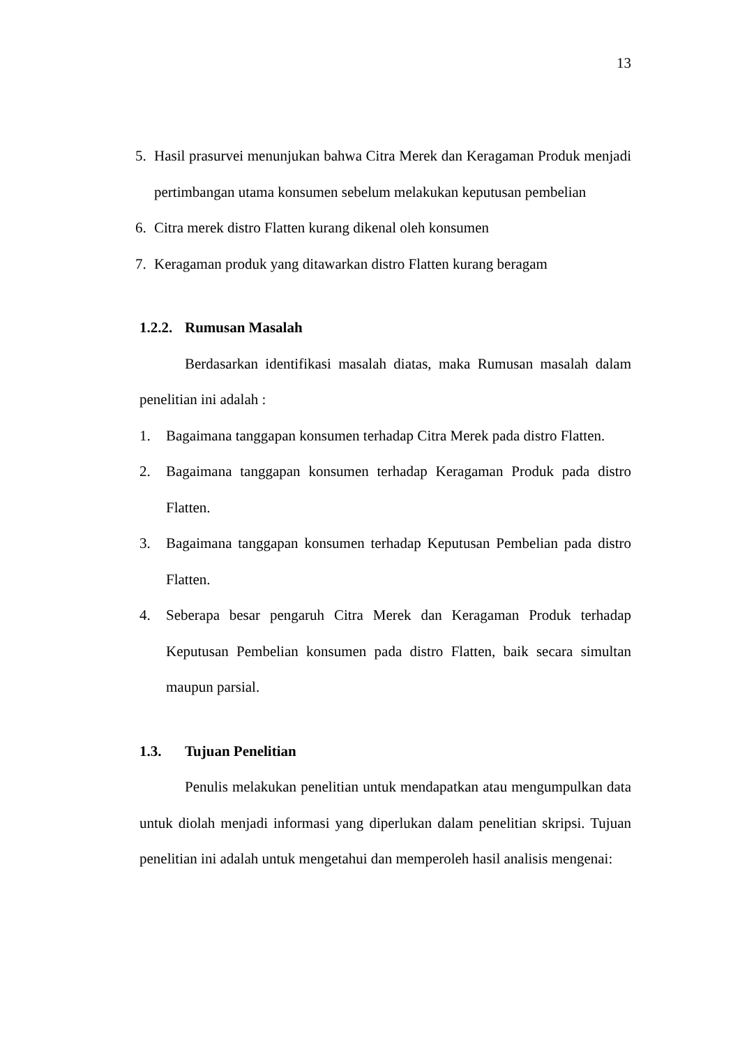13
5. Hasil prasurvei menunjukan bahwa Citra Merek dan Keragaman Produk menjadi pertimbangan utama konsumen sebelum melakukan keputusan pembelian
6. Citra merek distro Flatten kurang dikenal oleh konsumen
7. Keragaman produk yang ditawarkan distro Flatten kurang beragam
1.2.2. Rumusan Masalah
Berdasarkan identifikasi masalah diatas, maka Rumusan masalah dalam penelitian ini adalah :
1. Bagaimana tanggapan konsumen terhadap Citra Merek pada distro Flatten.
2. Bagaimana tanggapan konsumen terhadap Keragaman Produk pada distro Flatten.
3. Bagaimana tanggapan konsumen terhadap Keputusan Pembelian pada distro Flatten.
4. Seberapa besar pengaruh Citra Merek dan Keragaman Produk terhadap Keputusan Pembelian konsumen pada distro Flatten, baik secara simultan maupun parsial.
1.3. Tujuan Penelitian
Penulis melakukan penelitian untuk mendapatkan atau mengumpulkan data untuk diolah menjadi informasi yang diperlukan dalam penelitian skripsi. Tujuan penelitian ini adalah untuk mengetahui dan memperoleh hasil analisis mengenai: